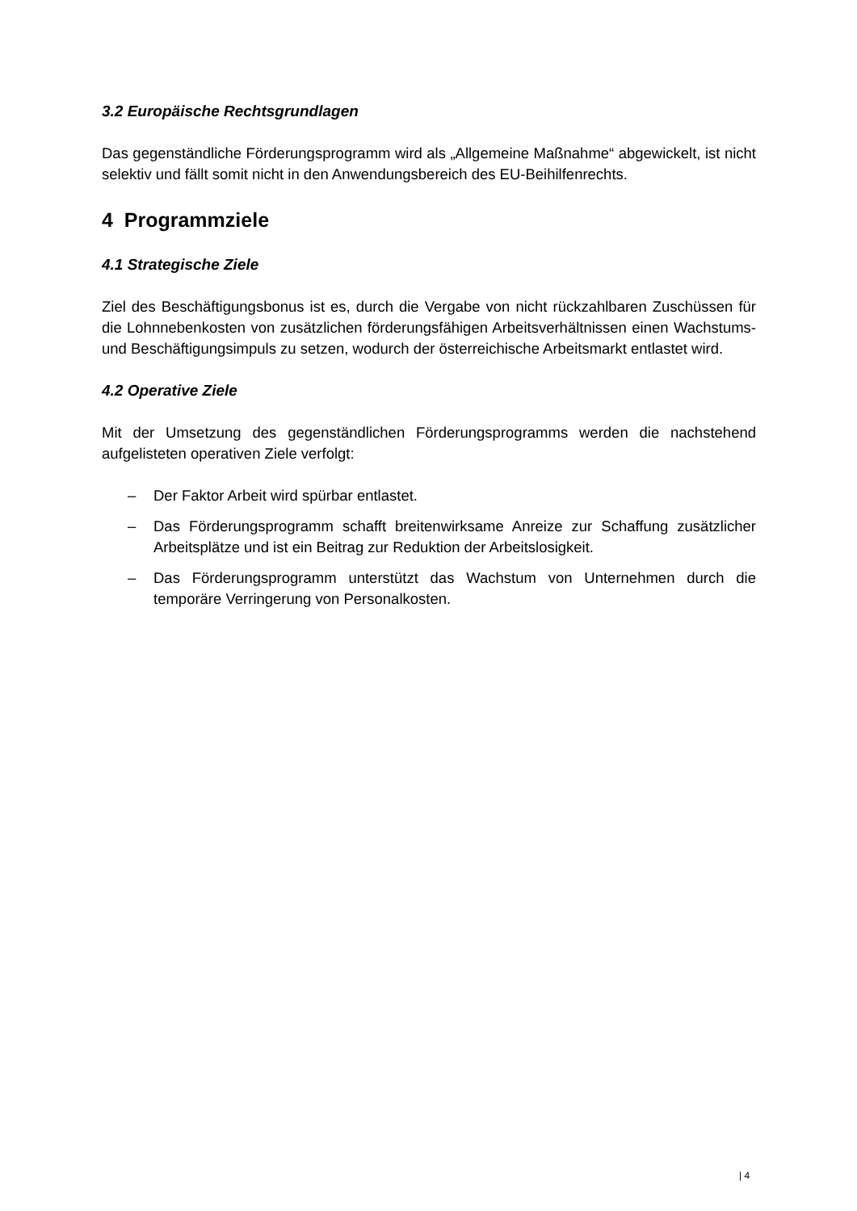3.2 Europäische Rechtsgrundlagen
Das gegenständliche Förderungsprogramm wird als „Allgemeine Maßnahme“ abgewickelt, ist nicht selektiv und fällt somit nicht in den Anwendungsbereich des EU-Beihilfenrechts.
4 Programmziele
4.1 Strategische Ziele
Ziel des Beschäftigungsbonus ist es, durch die Vergabe von nicht rückzahlbaren Zuschüssen für die Lohnnebenkosten von zusätzlichen förderungsfähigen Arbeitsverhältnissen einen Wachstums- und Beschäftigungsimpuls zu setzen, wodurch der österreichische Arbeitsmarkt entlastet wird.
4.2 Operative Ziele
Mit der Umsetzung des gegenständlichen Förderungsprogramms werden die nachstehend aufgelisteten operativen Ziele verfolgt:
– Der Faktor Arbeit wird spürbar entlastet.
– Das Förderungsprogramm schafft breitenwirksame Anreize zur Schaffung zusätzlicher Arbeitsplätze und ist ein Beitrag zur Reduktion der Arbeitslosigkeit.
– Das Förderungsprogramm unterstützt das Wachstum von Unternehmen durch die temporäre Verringerung von Personalkosten.
| 4